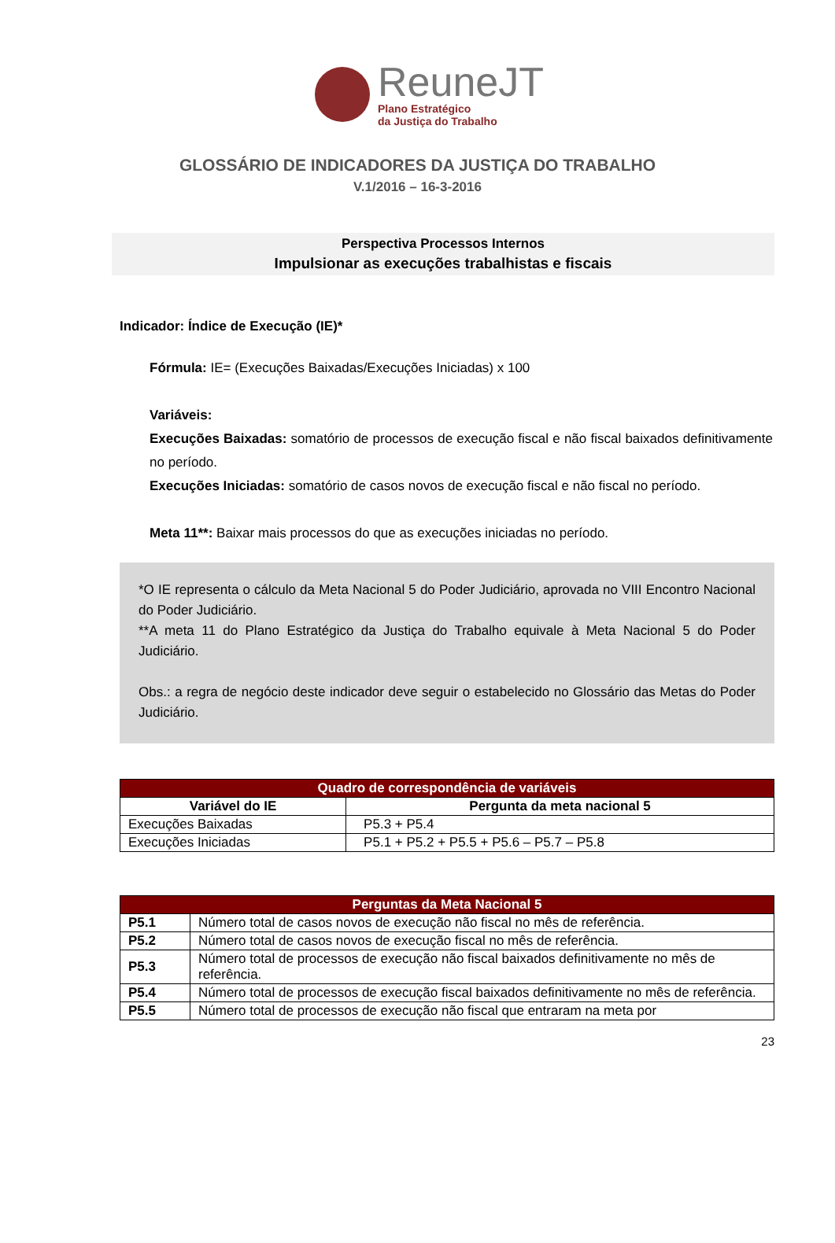ReuneJT
Plano Estratégico
da Justiça do Trabalho
GLOSSÁRIO DE INDICADORES DA JUSTIÇA DO TRABALHO
V.1/2016 – 16-3-2016
Perspectiva Processos Internos
Impulsionar as execuções trabalhistas e fiscais
Indicador: Índice de Execução (IE)*
Fórmula: IE= (Execuções Baixadas/Execuções Iniciadas) x 100
Variáveis:
Execuções Baixadas: somatório de processos de execução fiscal e não fiscal baixados definitivamente no período.
Execuções Iniciadas: somatório de casos novos de execução fiscal e não fiscal no período.
Meta 11**: Baixar mais processos do que as execuções iniciadas no período.
*O IE representa o cálculo da Meta Nacional 5 do Poder Judiciário, aprovada no VIII Encontro Nacional do Poder Judiciário.
**A meta 11 do Plano Estratégico da Justiça do Trabalho equivale à Meta Nacional 5 do Poder Judiciário.
Obs.: a regra de negócio deste indicador deve seguir o estabelecido no Glossário das Metas do Poder Judiciário.
| Quadro de correspondência de variáveis | |
| --- | --- |
| Variável do IE | Pergunta da meta nacional 5 |
| Execuções Baixadas | P5.3 + P5.4 |
| Execuções Iniciadas | P5.1 + P5.2 + P5.5 + P5.6 – P5.7 – P5.8 |
| Perguntas da Meta Nacional 5 | |
| --- | --- |
| P5.1 | Número total de casos novos de execução não fiscal no mês de referência. |
| P5.2 | Número total de casos novos de execução fiscal no mês de referência. |
| P5.3 | Número total de processos de execução não fiscal baixados definitivamente no mês de referência. |
| P5.4 | Número total de processos de execução fiscal baixados definitivamente no mês de referência. |
| P5.5 | Número total de processos de execução não fiscal que entraram na meta por |
23